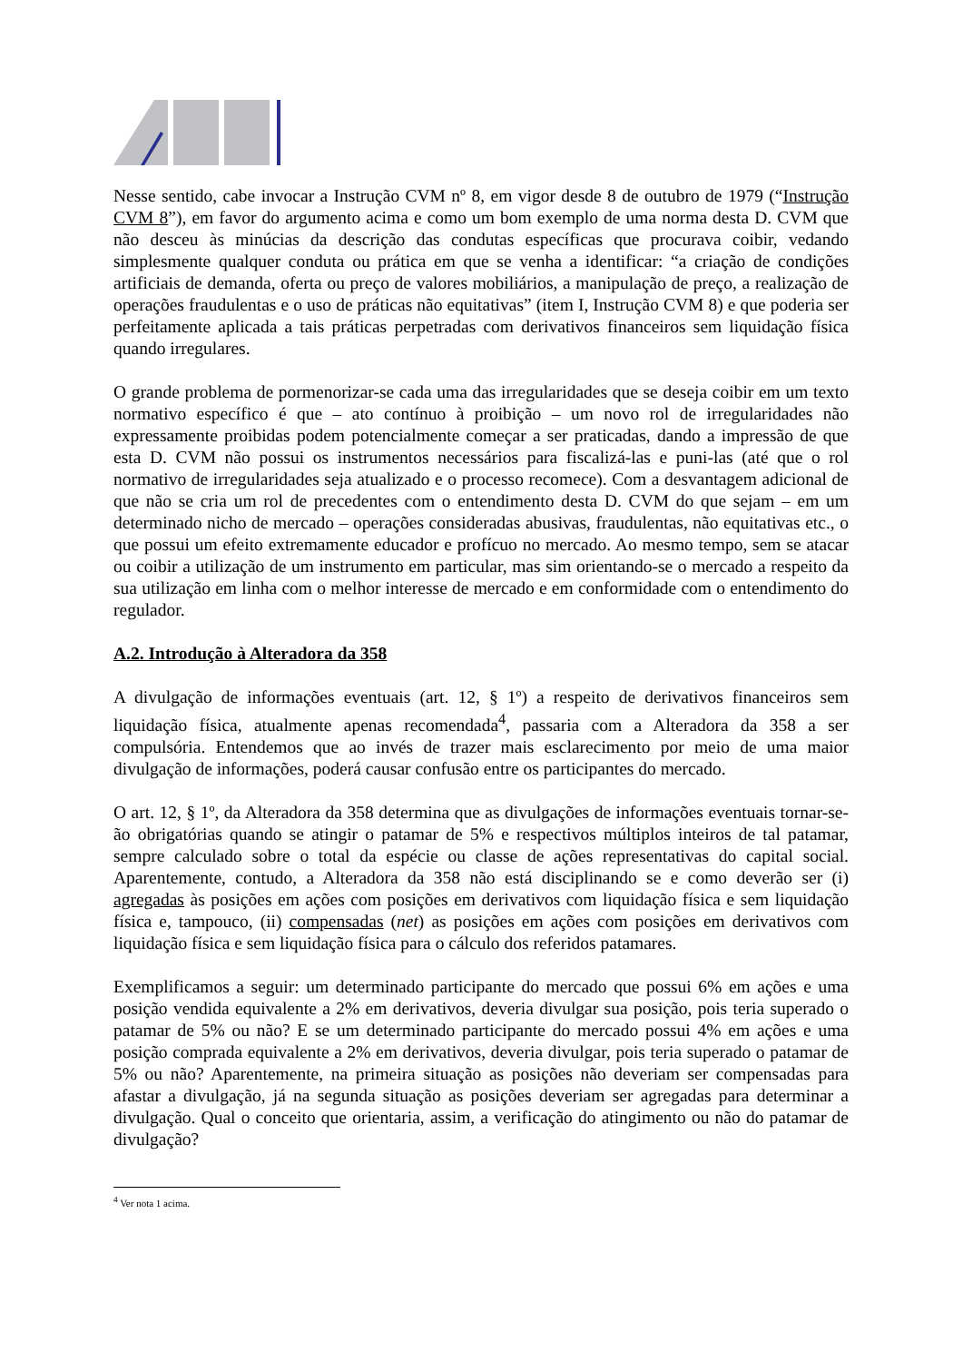Nesse sentido, cabe invocar a Instrução CVM nº 8, em vigor desde 8 de outubro de 1979 (“Instrução CVM 8”), em favor do argumento acima e como um bom exemplo de uma norma desta D. CVM que não desceu às minúcias da descrição das condutas específicas que procurava coibir, vedando simplesmente qualquer conduta ou prática em que se venha a identificar: “a criação de condições artificiais de demanda, oferta ou preço de valores mobiliários, a manipulação de preço, a realização de operações fraudulentas e o uso de práticas não equitativas” (item I, Instrução CVM 8) e que poderia ser perfeitamente aplicada a tais práticas perpetradas com derivativos financeiros sem liquidação física quando irregulares.
O grande problema de pormenorizar-se cada uma das irregularidades que se deseja coibir em um texto normativo específico é que – ato contínuo à proibição – um novo rol de irregularidades não expressamente proibidas podem potencialmente começar a ser praticadas, dando a impressão de que esta D. CVM não possui os instrumentos necessários para fiscalizá-las e puni-las (até que o rol normativo de irregularidades seja atualizado e o processo recomece). Com a desvantagem adicional de que não se cria um rol de precedentes com o entendimento desta D. CVM do que sejam – em um determinado nicho de mercado – operações consideradas abusivas, fraudulentas, não equitativas etc., o que possui um efeito extremamente educador e profícuo no mercado. Ao mesmo tempo, sem se atacar ou coibir a utilização de um instrumento em particular, mas sim orientando-se o mercado a respeito da sua utilização em linha com o melhor interesse de mercado e em conformidade com o entendimento do regulador.
A.2. Introdução à Alteradora da 358
A divulgação de informações eventuais (art. 12, § 1º) a respeito de derivativos financeiros sem liquidação física, atualmente apenas recomendada<sup>4</sup>, passaria com a Alteradora da 358 a ser compulsória. Entendemos que ao invés de trazer mais esclarecimento por meio de uma maior divulgação de informações, poderá causar confusão entre os participantes do mercado.
O art. 12, § 1º, da Alteradora da 358 determina que as divulgações de informações eventuais tornar-se-ão obrigatórias quando se atingir o patamar de 5% e respectivos múltiplos inteiros de tal patamar, sempre calculado sobre o total da espécie ou classe de ações representativas do capital social. Aparentemente, contudo, a Alteradora da 358 não está disciplinando se e como deverão ser (i) agregadas às posições em ações com posições em derivativos com liquidação física e sem liquidação física e, tampouco, (ii) compensadas (net) as posições em ações com posições em derivativos com liquidação física e sem liquidação física para o cálculo dos referidos patamares.
Exemplificamos a seguir: um determinado participante do mercado que possui 6% em ações e uma posição vendida equivalente a 2% em derivativos, deveria divulgar sua posição, pois teria superado o patamar de 5% ou não? E se um determinado participante do mercado possui 4% em ações e uma posição comprada equivalente a 2% em derivativos, deveria divulgar, pois teria superado o patamar de 5% ou não? Aparentemente, na primeira situação as posições não deveriam ser compensadas para afastar a divulgação, já na segunda situação as posições deveriam ser agregadas para determinar a divulgação. Qual o conceito que orientaria, assim, a verificação do atingimento ou não do patamar de divulgação?
<sup>4</sup> Ver nota 1 acima.